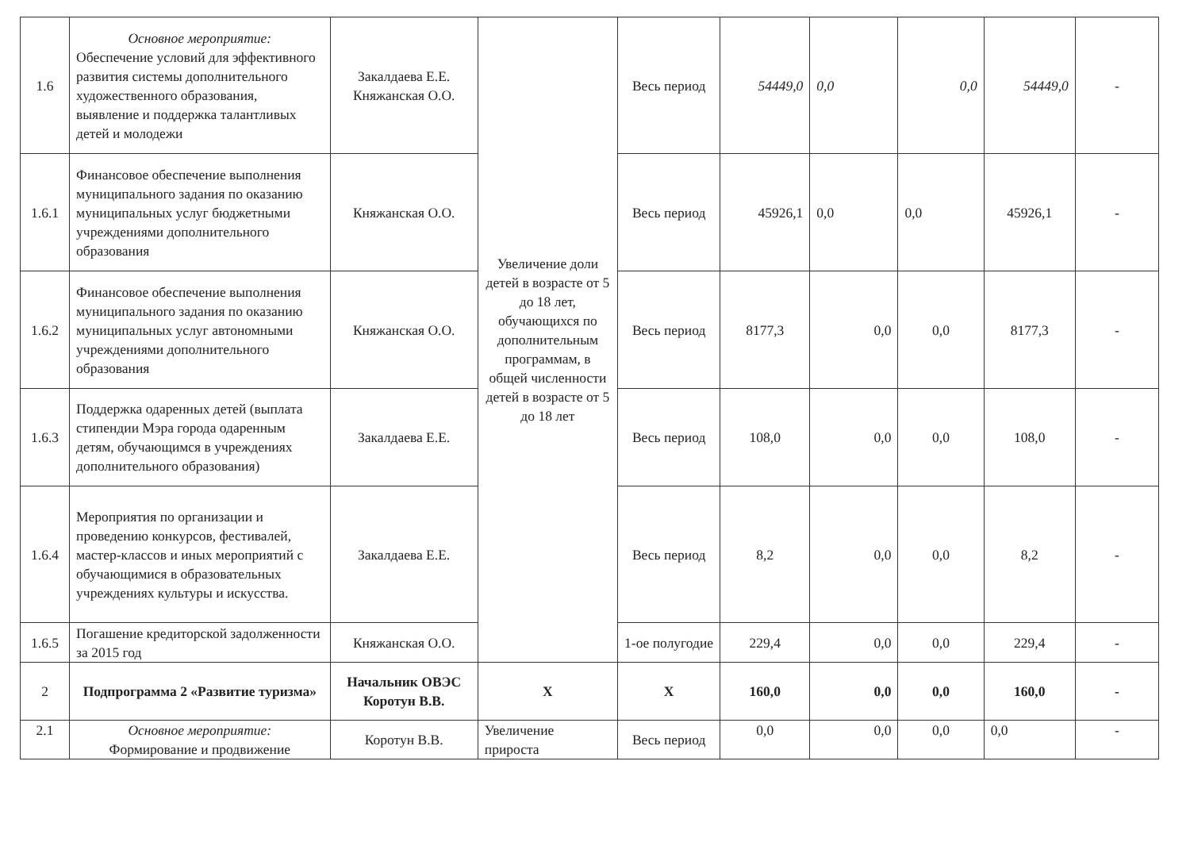| 1.6 | Основное мероприятие: Обеспечение условий для эффективного развития системы дополнительного художественного образования, выявление и поддержка талантливых детей и молодежи | Закалдаева Е.Е. Княжанская О.О. | Увеличение доли детей в возрасте от 5 до 18 лет, обучающихся по дополнительным программам, в общей численности детей в возрасте от 5 до 18 лет | Весь период | 54449,0 | 0,0 | 0,0 | 54449,0 | - |
| 1.6.1 | Финансовое обеспечение выполнения муниципального задания по оказанию муниципальных услуг бюджетными учреждениями дополнительного образования | Княжанская О.О. | | Весь период | 45926,1 | 0,0 | 0,0 | 45926,1 | - |
| 1.6.2 | Финансовое обеспечение выполнения муниципального задания по оказанию муниципальных услуг автономными учреждениями дополнительного образования | Княжанская О.О. | | Весь период | 8177,3 | 0,0 | 0,0 | 8177,3 | - |
| 1.6.3 | Поддержка одаренных детей (выплата стипендии Мэра города одаренным детям, обучающимся в учреждениях дополнительного образования) | Закалдаева Е.Е. | | Весь период | 108,0 | 0,0 | 0,0 | 108,0 | - |
| 1.6.4 | Мероприятия по организации и проведению конкурсов, фестивалей, мастер-классов и иных мероприятий с обучающимися в образовательных учреждениях культуры и искусства. | Закалдаева Е.Е. | | Весь период | 8,2 | 0,0 | 0,0 | 8,2 | - |
| 1.6.5 | Погашение кредиторской задолженности за 2015 год | Княжанская О.О. | | 1-ое полугодие | 229,4 | 0,0 | 0,0 | 229,4 | - |
| 2 | Подпрограмма 2 «Развитие туризма» | Начальник ОВЭС Коротун В.В. | X | X | 160,0 | 0,0 | 0,0 | 160,0 | - |
| 2.1 | Основное мероприятие: Формирование и продвижение | Коротун В.В. | Увеличение прироста | Весь период | 0,0 | 0,0 | 0,0 | 0,0 | - |